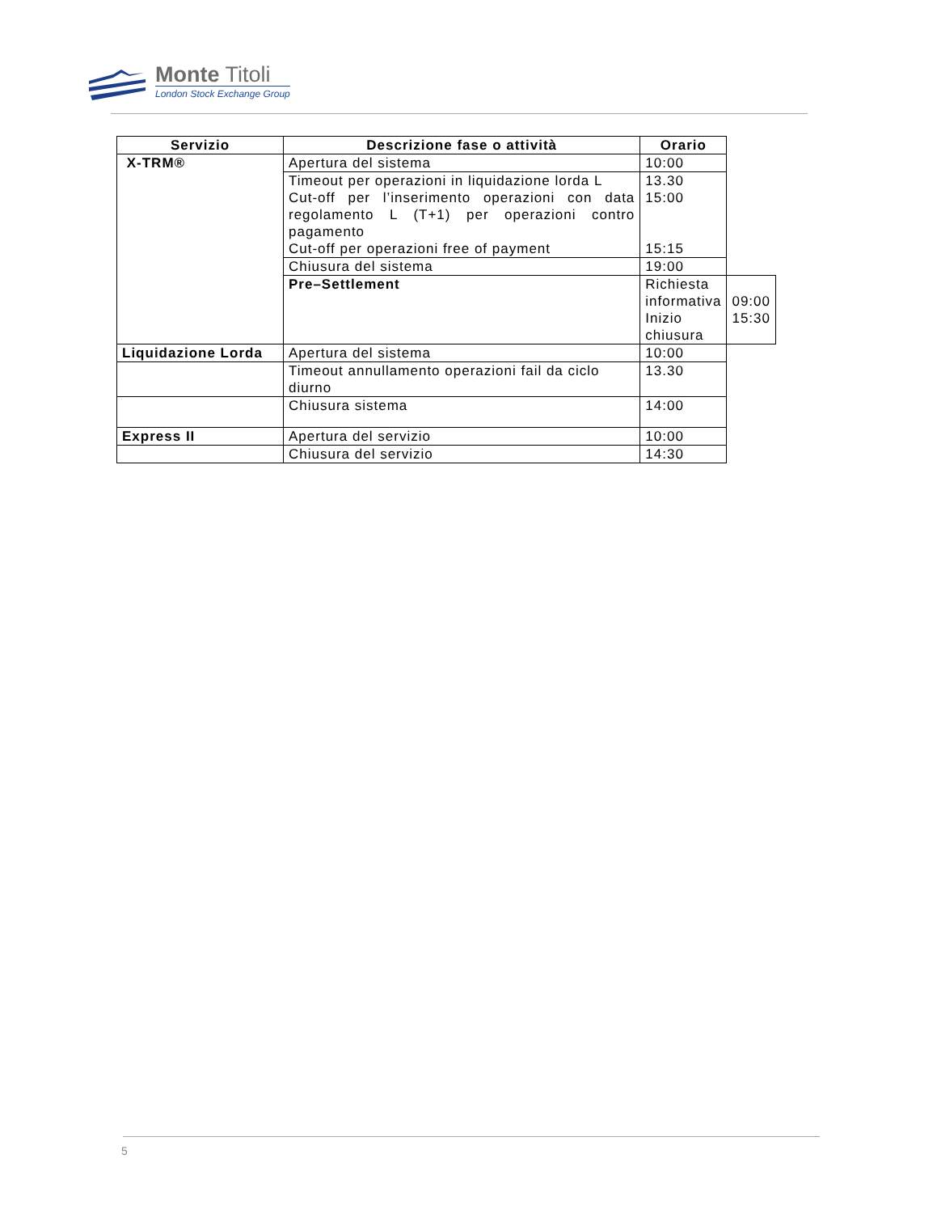Monte Titoli
London Stock Exchange Group
| Servizio | Descrizione fase o attività | Orario | |
| --- | --- | --- | --- |
| X-TRM® | Apertura del sistema | 10:00 | |
| | Timeout per operazioni in liquidazione lorda L Cut-off per l’inserimento operazioni con data regolamento L (T+1) per operazioni contro pagamento Cut-off per operazioni free of payment | 13.30 15:00 15:15 | |
| | Chiusura del sistema | 19:00 | |
| | Pre–Settlement | Richiesta informativa Inizio chiusura | 09:00 15:30 |
| Liquidazione Lorda | Apertura del sistema | 10:00 | |
| | Timeout annullamento operazioni fail da ciclo diurno | 13.30 | |
| | Chiusura sistema | 14:00 | |
| Express II | Apertura del servizio | 10:00 | |
| | Chiusura del servizio | 14:30 | |
5